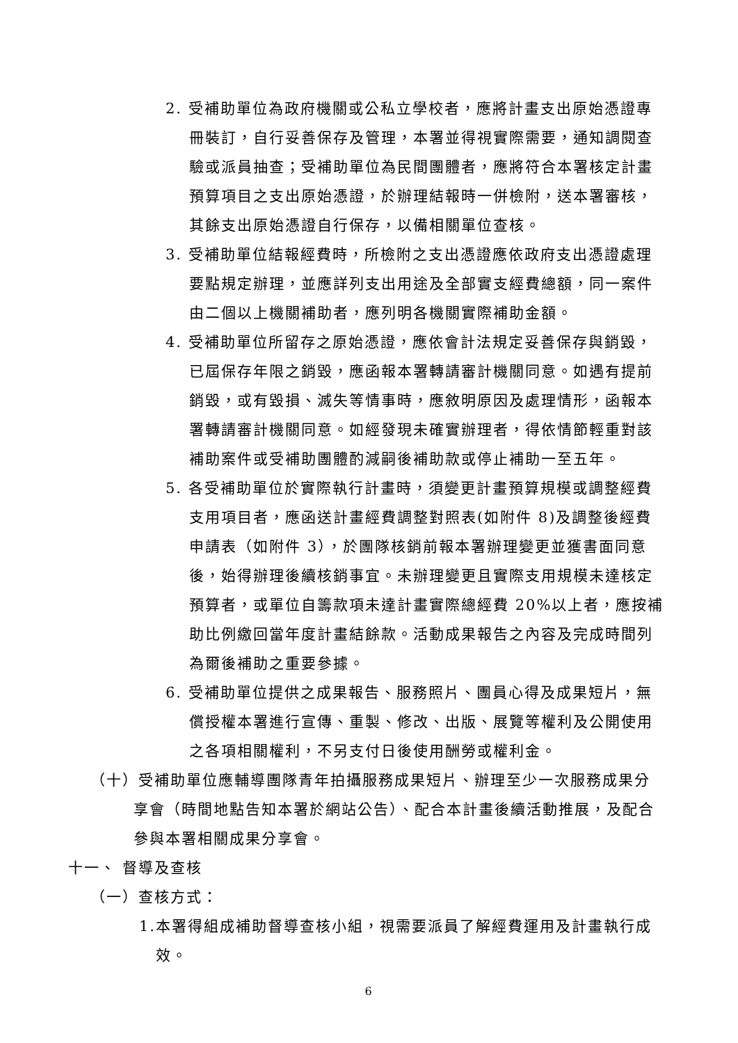2. 受補助單位為政府機關或公私立學校者，應將計畫支出原始憑證專冊裝訂，自行妥善保存及管理，本署並得視實際需要，通知調閱查驗或派員抽查；受補助單位為民間團體者，應將符合本署核定計畫預算項目之支出原始憑證，於辦理結報時一併檢附，送本署審核，其餘支出原始憑證自行保存，以備相關單位查核。
3. 受補助單位結報經費時，所檢附之支出憑證應依政府支出憑證處理要點規定辦理，並應詳列支出用途及全部實支經費總額，同一案件由二個以上機關補助者，應列明各機關實際補助金額。
4. 受補助單位所留存之原始憑證，應依會計法規定妥善保存與銷毀，已屆保存年限之銷毀，應函報本署轉請審計機關同意。如遇有提前銷毀，或有毀損、滅失等情事時，應敘明原因及處理情形，函報本署轉請審計機關同意。如經發現未確實辦理者，得依情節輕重對該補助案件或受補助團體酌減嗣後補助款或停止補助一至五年。
5. 各受補助單位於實際執行計畫時，須變更計畫預算規模或調整經費支用項目者，應函送計畫經費調整對照表(如附件 8)及調整後經費申請表（如附件 3），於團隊核銷前報本署辦理變更並獲書面同意後，始得辦理後續核銷事宜。未辦理變更且實際支用規模未達核定預算者，或單位自籌款項未達計畫實際總經費 20%以上者，應按補助比例繳回當年度計畫結餘款。活動成果報告之內容及完成時間列為爾後補助之重要參據。
6. 受補助單位提供之成果報告、服務照片、團員心得及成果短片，無償授權本署進行宣傳、重製、修改、出版、展覽等權利及公開使用之各項相關權利，不另支付日後使用酬勞或權利金。
（十）受補助單位應輔導團隊青年拍攝服務成果短片、辦理至少一次服務成果分享會（時間地點告知本署於網站公告）、配合本計畫後續活動推展，及配合參與本署相關成果分享會。
十一、 督導及查核
（一）查核方式：
1.本署得組成補助督導查核小組，視需要派員了解經費運用及計畫執行成效。
6